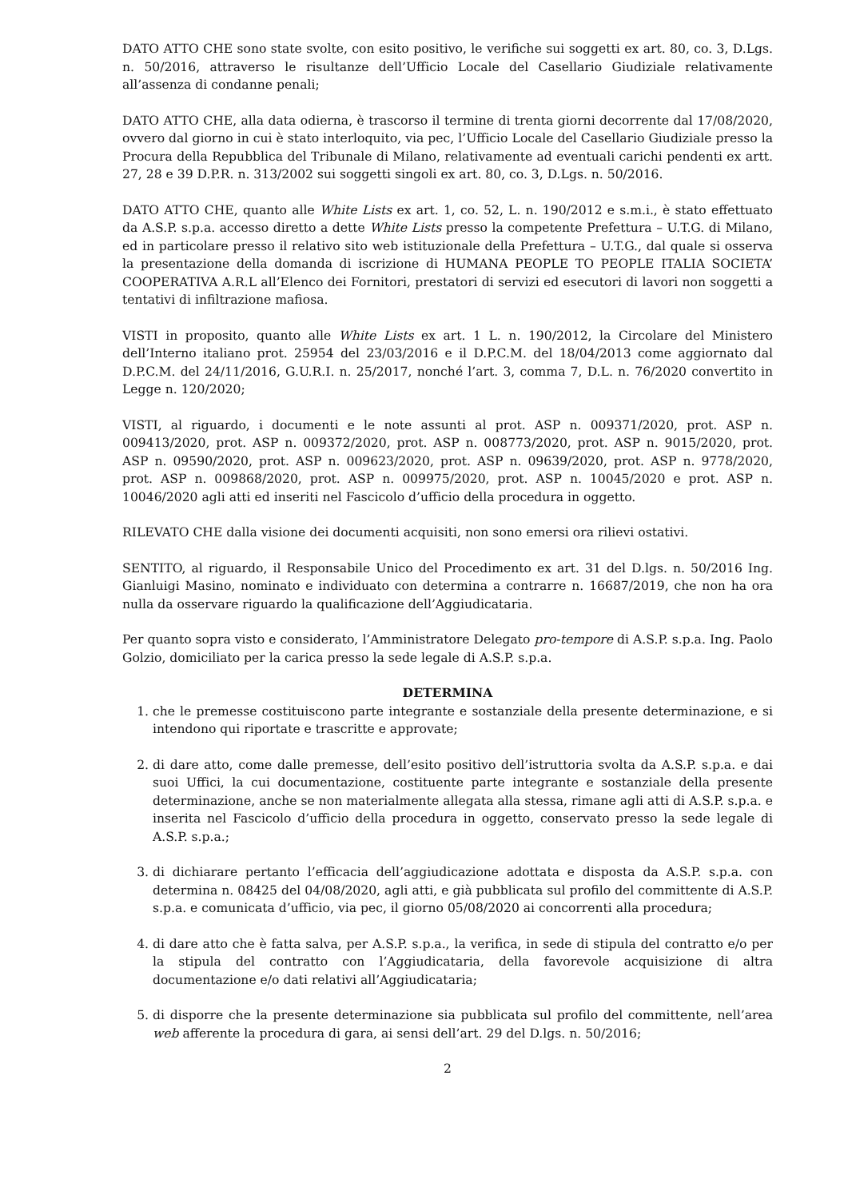DATO ATTO CHE sono state svolte, con esito positivo, le verifiche sui soggetti ex art. 80, co. 3, D.Lgs. n. 50/2016, attraverso le risultanze dell’Ufficio Locale del Casellario Giudiziale relativamente all’assenza di condanne penali;
DATO ATTO CHE, alla data odierna, è trascorso il termine di trenta giorni decorrente dal 17/08/2020, ovvero dal giorno in cui è stato interloquito, via pec, l’Ufficio Locale del Casellario Giudiziale presso la Procura della Repubblica del Tribunale di Milano, relativamente ad eventuali carichi pendenti ex artt. 27, 28 e 39 D.P.R. n. 313/2002 sui soggetti singoli ex art. 80, co. 3, D.Lgs. n. 50/2016.
DATO ATTO CHE, quanto alle White Lists ex art. 1, co. 52, L. n. 190/2012 e s.m.i., è stato effettuato da A.S.P. s.p.a. accesso diretto a dette White Lists presso la competente Prefettura – U.T.G. di Milano, ed in particolare presso il relativo sito web istituzionale della Prefettura – U.T.G., dal quale si osserva la presentazione della domanda di iscrizione di HUMANA PEOPLE TO PEOPLE ITALIA SOCIETA’ COOPERATIVA A.R.L all’Elenco dei Fornitori, prestatori di servizi ed esecutori di lavori non soggetti a tentativi di infiltrazione mafiosa.
VISTI in proposito, quanto alle White Lists ex art. 1 L. n. 190/2012, la Circolare del Ministero dell’Interno italiano prot. 25954 del 23/03/2016 e il D.P.C.M. del 18/04/2013 come aggiornato dal D.P.C.M. del 24/11/2016, G.U.R.I. n. 25/2017, nonché l’art. 3, comma 7, D.L. n. 76/2020 convertito in Legge n. 120/2020;
VISTI, al riguardo, i documenti e le note assunti al prot. ASP n. 009371/2020, prot. ASP n. 009413/2020, prot. ASP n. 009372/2020, prot. ASP n. 008773/2020, prot. ASP n. 9015/2020, prot. ASP n. 09590/2020, prot. ASP n. 009623/2020, prot. ASP n. 09639/2020, prot. ASP n. 9778/2020, prot. ASP n. 009868/2020, prot. ASP n. 009975/2020, prot. ASP n. 10045/2020 e prot. ASP n. 10046/2020 agli atti ed inseriti nel Fascicolo d’ufficio della procedura in oggetto.
RILEVATO CHE dalla visione dei documenti acquisiti, non sono emersi ora rilievi ostativi.
SENTITO, al riguardo, il Responsabile Unico del Procedimento ex art. 31 del D.lgs. n. 50/2016 Ing. Gianluigi Masino, nominato e individuato con determina a contrarre n. 16687/2019, che non ha ora nulla da osservare riguardo la qualificazione dell’Aggiudicataria.
Per quanto sopra visto e considerato, l’Amministratore Delegato pro-tempore di A.S.P. s.p.a. Ing. Paolo Golzio, domiciliato per la carica presso la sede legale di A.S.P. s.p.a.
DETERMINA
1. che le premesse costituiscono parte integrante e sostanziale della presente determinazione, e si intendono qui riportate e trascritte e approvate;
2. di dare atto, come dalle premesse, dell’esito positivo dell’istruttoria svolta da A.S.P. s.p.a. e dai suoi Uffici, la cui documentazione, costituente parte integrante e sostanziale della presente determinazione, anche se non materialmente allegata alla stessa, rimane agli atti di A.S.P. s.p.a. e inserita nel Fascicolo d’ufficio della procedura in oggetto, conservato presso la sede legale di A.S.P. s.p.a.;
3. di dichiarare pertanto l’efficacia dell’aggiudicazione adottata e disposta da A.S.P. s.p.a. con determina n. 08425 del 04/08/2020, agli atti, e già pubblicata sul profilo del committente di A.S.P. s.p.a. e comunicata d’ufficio, via pec, il giorno 05/08/2020 ai concorrenti alla procedura;
4. di dare atto che è fatta salva, per A.S.P. s.p.a., la verifica, in sede di stipula del contratto e/o per la stipula del contratto con l’Aggiudicataria, della favorevole acquisizione di altra documentazione e/o dati relativi all’Aggiudicataria;
5. di disporre che la presente determinazione sia pubblicata sul profilo del committente, nell’area web afferente la procedura di gara, ai sensi dell’art. 29 del D.lgs. n. 50/2016;
2